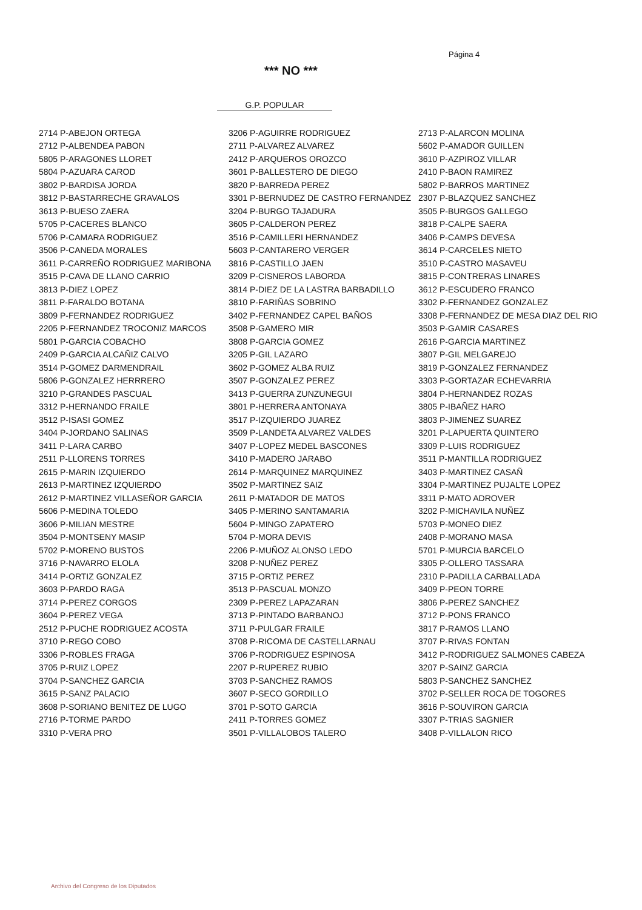Página 4
*** NO ***
G.P. POPULAR
| 2714 P-ABEJON ORTEGA | 3206 P-AGUIRRE RODRIGUEZ | 2713 P-ALARCON MOLINA |
| 2712 P-ALBENDEA PABON | 2711 P-ALVAREZ ALVAREZ | 5602 P-AMADOR GUILLEN |
| 5805 P-ARAGONES LLORET | 2412 P-ARQUEROS OROZCO | 3610 P-AZPIROZ VILLAR |
| 5804 P-AZUARA CAROD | 3601 P-BALLESTERO DE DIEGO | 2410 P-BAON RAMIREZ |
| 3802 P-BARDISA JORDA | 3820 P-BARREDA PEREZ | 5802 P-BARROS MARTINEZ |
| 3812 P-BASTARRECHE GRAVALOS | 3301 P-BERNUDEZ DE CASTRO FERNANDEZ | 2307 P-BLAZQUEZ SANCHEZ |
| 3613 P-BUESO ZAERA | 3204 P-BURGO TAJADURA | 3505 P-BURGOS GALLEGO |
| 5705 P-CACERES BLANCO | 3605 P-CALDERON PEREZ | 3818 P-CALPE SAERA |
| 5706 P-CAMARA RODRIGUEZ | 3516 P-CAMILLERI HERNANDEZ | 3406 P-CAMPS DEVESA |
| 3506 P-CANEDA MORALES | 5603 P-CANTARERO VERGER | 3614 P-CARCELES NIETO |
| 3611 P-CARREÑO RODRIGUEZ MARIBONA | 3816 P-CASTILLO JAEN | 3510 P-CASTRO MASAVEU |
| 3515 P-CAVA DE LLANO CARRIO | 3209 P-CISNEROS LABORDA | 3815 P-CONTRERAS LINARES |
| 3813 P-DIEZ LOPEZ | 3814 P-DIEZ DE LA LASTRA BARBADILLO | 3612 P-ESCUDERO FRANCO |
| 3811 P-FARALDO BOTANA | 3810 P-FARIÑAS SOBRINO | 3302 P-FERNANDEZ GONZALEZ |
| 3809 P-FERNANDEZ RODRIGUEZ | 3402 P-FERNANDEZ CAPEL BAÑOS | 3308 P-FERNANDEZ DE MESA DIAZ DEL RIO |
| 2205 P-FERNANDEZ TROCONIZ MARCOS | 3508 P-GAMERO MIR | 3503 P-GAMIR CASARES |
| 5801 P-GARCIA COBACHO | 3808 P-GARCIA GOMEZ | 2616 P-GARCIA MARTINEZ |
| 2409 P-GARCIA ALCAÑIZ CALVO | 3205 P-GIL LAZARO | 3807 P-GIL MELGAREJO |
| 3514 P-GOMEZ DARMENDRAIL | 3602 P-GOMEZ ALBA RUIZ | 3819 P-GONZALEZ FERNANDEZ |
| 5806 P-GONZALEZ HERRRERO | 3507 P-GONZALEZ PEREZ | 3303 P-GORTAZAR ECHEVARRIA |
| 3210 P-GRANDES PASCUAL | 3413 P-GUERRA ZUNZUNEGUI | 3804 P-HERNANDEZ ROZAS |
| 3312 P-HERNANDO FRAILE | 3801 P-HERRERA ANTONAYA | 3805 P-IBAÑEZ HARO |
| 3512 P-ISASI GOMEZ | 3517 P-IZQUIERDO JUAREZ | 3803 P-JIMENEZ SUAREZ |
| 3404 P-JORDANO SALINAS | 3509 P-LANDETA ALVAREZ VALDES | 3201 P-LAPUERTA QUINTERO |
| 3411 P-LARA CARBO | 3407 P-LOPEZ MEDEL BASCONES | 3309 P-LUIS RODRIGUEZ |
| 2511 P-LLORENS TORRES | 3410 P-MADERO JARABO | 3511 P-MANTILLA RODRIGUEZ |
| 2615 P-MARIN IZQUIERDO | 2614 P-MARQUINEZ MARQUINEZ | 3403 P-MARTINEZ CASAÑ |
| 2613 P-MARTINEZ IZQUIERDO | 3502 P-MARTINEZ SAIZ | 3304 P-MARTINEZ PUJALTE LOPEZ |
| 2612 P-MARTINEZ VILLASEÑOR GARCIA | 2611 P-MATADOR DE MATOS | 3311 P-MATO ADROVER |
| 5606 P-MEDINA TOLEDO | 3405 P-MERINO SANTAMARIA | 3202 P-MICHAVILA NUÑEZ |
| 3606 P-MILIAN MESTRE | 5604 P-MINGO ZAPATERO | 5703 P-MONEO DIEZ |
| 3504 P-MONTSENY MASIP | 5704 P-MORA DEVIS | 2408 P-MORANO MASA |
| 5702 P-MORENO BUSTOS | 2206 P-MUÑOZ ALONSO LEDO | 5701 P-MURCIA BARCELO |
| 3716 P-NAVARRO ELOLA | 3208 P-NUÑEZ PEREZ | 3305 P-OLLERO TASSARA |
| 3414 P-ORTIZ GONZALEZ | 3715 P-ORTIZ PEREZ | 2310 P-PADILLA CARBALLADA |
| 3603 P-PARDO RAGA | 3513 P-PASCUAL MONZO | 3409 P-PEON TORRE |
| 3714 P-PEREZ CORGOS | 2309 P-PEREZ LAPAZARAN | 3806 P-PEREZ SANCHEZ |
| 3604 P-PEREZ VEGA | 3713 P-PINTADO BARBANOJ | 3712 P-PONS FRANCO |
| 2512 P-PUCHE RODRIGUEZ ACOSTA | 3711 P-PULGAR FRAILE | 3817 P-RAMOS LLANO |
| 3710 P-REGO COBO | 3708 P-RICOMA DE CASTELLARNAU | 3707 P-RIVAS FONTAN |
| 3306 P-ROBLES FRAGA | 3706 P-RODRIGUEZ ESPINOSA | 3412 P-RODRIGUEZ SALMONES CABEZA |
| 3705 P-RUIZ LOPEZ | 2207 P-RUPEREZ RUBIO | 3207 P-SAINZ GARCIA |
| 3704 P-SANCHEZ GARCIA | 3703 P-SANCHEZ RAMOS | 5803 P-SANCHEZ SANCHEZ |
| 3615 P-SANZ PALACIO | 3607 P-SECO GORDILLO | 3702 P-SELLER ROCA DE TOGORES |
| 3608 P-SORIANO BENITEZ DE LUGO | 3701 P-SOTO GARCIA | 3616 P-SOUVIRON GARCIA |
| 2716 P-TORME PARDO | 2411 P-TORRES GOMEZ | 3307 P-TRIAS SAGNIER |
| 3310 P-VERA PRO | 3501 P-VILLALOBOS TALERO | 3408 P-VILLALON RICO |
Archivo del Congreso de los Diputados